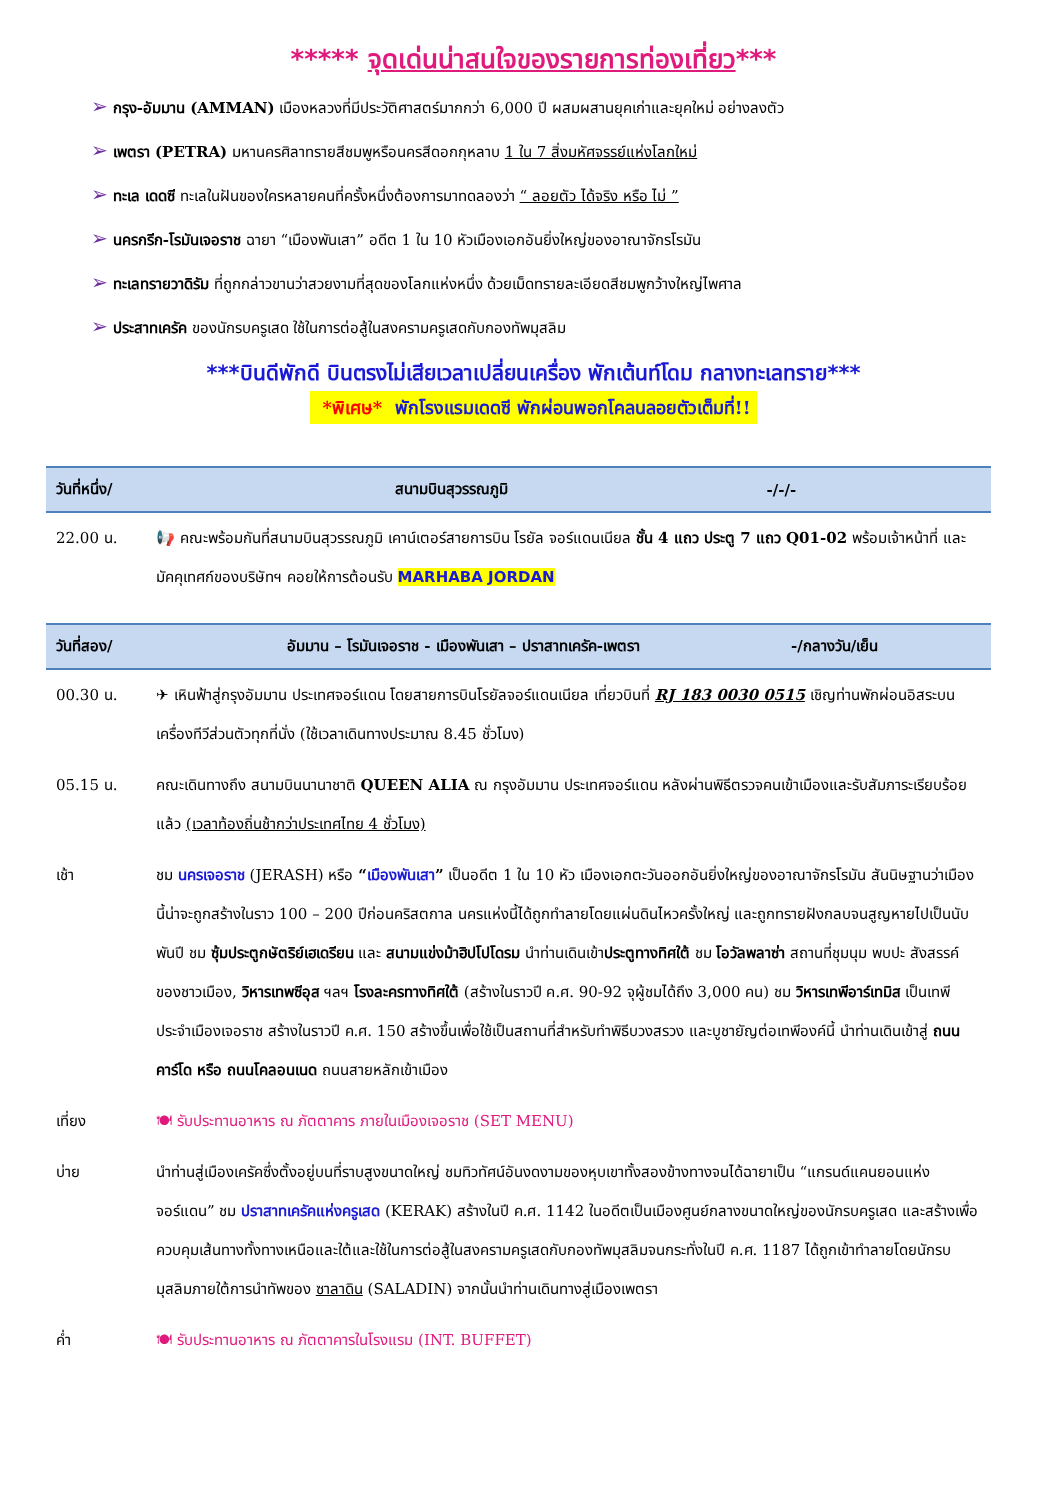***** จุดเด่นน่าสนใจของรายการท่องเที่ยว***
➢ กรุง-อัมมาน (AMMAN) เมืองหลวงที่มีประวัติศาสตร์มากกว่า 6,000 ปี ผสมผสานยุคเก่าและยุคใหม่ อย่างลงตัว
➢ เพตรา (PETRA) มหานครศิลาทรายสีชมพูหรือนครสีดอกกุหลาบ 1 ใน 7 สิ่งมหัศจรรย์แห่งโลกใหม่
➢ ทะเล เดดซี ทะเลในฝันของใครหลายคนที่ครั้งหนึ่งต้องการมาทดลองว่า “ ลอยตัว ได้จริง หรือ ไม่ ”
➢ นครกรีก-โรมันเจอราช ฉายา “เมืองพันเสา” อดีต 1 ใน 10 หัวเมืองเอกอันยิ่งใหญ่ของอาณาจักรโรมัน
➢ ทะเลทรายวาดิรัม ที่ถูกกล่าวขานว่าสวยงามที่สุดของโลกแห่งหนึ่ง ด้วยเม็ดทรายละเอียดสีชมพูกว้างใหญ่ไพศาล
➢ ประสาทเครัค ของนักรบครูเสด ใช้ในการต่อสู้ในสงครามครูเสดกับกองทัพมุสลิม
***บินดีพักดี บินตรงไม่เสียเวลาเปลี่ยนเครื่อง พักเต้นท์โดม กลางทะเลทราย***
*พิเศษ* พักโรงแรมเดดซี พักผ่อนพอกโคลนลอยตัวเต็มที่!!
| วันที่หนึ่ง/ | สนามบินสุวรรณภูมิ | -/-/- |
| --- | --- | --- |
| 22.00 น. | 📢 คณะพร้อมกันที่สนามบินสุวรรณภูมิ เคาน์เตอร์สายการบิน โรยัล จอร์แดนเนียล ชั้น 4 แถว ประตู 7 แถว Q01-02 พร้อมเจ้าหน้าที่ และมัคคุเทศก์ของบริษัทฯ คอยให้การต้อนรับ MARHABA JORDAN | |
| วันที่สอง/ | อัมมาน – โรมันเจอราช - เมืองพันเสา – ปราสาทเครัค-เพตรา | -/กลางวัน/เย็น |
| --- | --- | --- |
| 00.30 น. | ✈ เหินฟ้าสู่กรุงอัมมาน ประเทศจอร์แดน โดยสายการบินโรยัลจอร์แดนเนียล เที่ยวบินที่ RJ 183 0030 0515 เชิญท่านพักผ่อนอิสระบนเครื่องทีวีส่วนตัวทุกที่นั่ง (ใช้เวลาเดินทางประมาณ 8.45 ชั่วโมง) | |
| 05.15 น. | คณะเดินทางถึง สนามบินนานาชาติ QUEEN ALIA ณ กรุงอัมมาน ประเทศจอร์แดน หลังผ่านพิธีตรวจคนเข้าเมืองและรับสัมภาระเรียบร้อยแล้ว (เวลาท้องถิ่นช้ากว่าประเทศไทย 4 ชั่วโมง) | |
| เช้า | ชม นครเจอราช (JERASH) หรือ “ เมืองพันเสา ” เป็นอดีต 1 ใน 10 หัว เมืองเอกตะวันออกอันยิ่งใหญ่ของอาณาจักรโรมัน สันนิษฐานว่าเมืองนี้น่าจะถูกสร้างในราว 100 – 200 ปีก่อนคริสตกาล นครแห่งนี้ได้ถูกทำลายโดยแผ่นดินไหวครั้งใหญ่ และถูกทรายฝังกลบจนสูญหายไปเป็นนับพันปี ชม ซุ้มประตูกษัตริย์เฮเดรียน และ สนามแข่งม้าฮิปโปโดรม นำท่านเดินเข้า ประตูทางทิศใต้ ชม โอวัลพลาซ่า สถานที่ชุมนุม พบปะ สังสรรค์ของชาวเมือง, วิหารเทพซีอุส ฯลฯ โรงละครทางทิศใต้ (สร้างในราวปี ค.ศ. 90-92 จุผู้ชมได้ถึง 3,000 คน) ชม วิหารเทพีอาร์เทมิส เป็นเทพีประจำเมืองเจอราช สร้างในราวปี ค.ศ. 150 สร้างขึ้นเพื่อใช้เป็นสถานที่สำหรับทำพิธีบวงสรวง และบูชายัญต่อเทพีองค์นี้ นำท่านเดินเข้าสู่ ถนนคาร์โด หรือ ถนนโคลอนเนด ถนนสายหลักเข้าเมือง | |
| เที่ยง | 🍽 รับประทานอาหาร ณ ภัตตาคาร ภายในเมืองเจอราช (SET MENU) | |
| บ่าย | นำท่านสู่เมืองเครัคซึ่งตั้งอยู่บนที่ราบสูงขนาดใหญ่ ชมทิวทัศน์อันงดงามของหุบเขาทั้งสองข้างทางจนได้ฉายาเป็น “แกรนด์แคนยอนแห่งจอร์แดน” ชม ปราสาทเครัคแห่งครูเสด (KERAK) สร้างในปี ค.ศ. 1142 ในอดีตเป็นเมืองศูนย์กลางขนาดใหญ่ของนักรบครูเสด และสร้างเพื่อควบคุมเส้นทางทั้งทางเหนือและใต้และใช้ในการต่อสู้ในสงครามครูเสดกับกองทัพมุสลิมจนกระทั่งในปี ค.ศ. 1187 ได้ถูกเข้าทำลายโดยนักรบมุสลิมภายใต้การนำทัพของ ซาลาดิน (SALADIN) จากนั้นนำท่านเดินทางสู่เมืองเพตรา | |
| ค่ำ | 🍽 รับประทานอาหาร ณ ภัตตาคารในโรงแรม (INT. BUFFET) | |